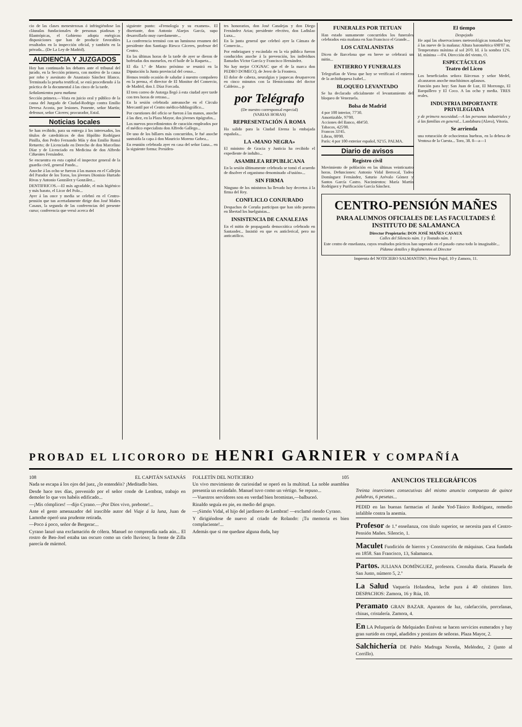cio de las clases menesterosas ó infringiéndose las cláusulas fundacionales de personas piadosas y filantrópicas, el Gobierno adopta enérgicas disposiciones que han de producir favorables resultados en la inspección oficial, y también en la privada... (De La Ley de Madrid).
AUDIENCIA Y JUZGADOS
Hoy han continuado los debates ante el tribunal del jurado, en la Sección primera, con motivo de la causa por robo y asesinato de Anastasio Sánchez Blanco. Terminada la prueba testifical, se está procediendo á la práctica de la documental á las cinco de la tarde.
Señalamientos para mañana
Sección primera.—Vista en juicio oral y público de la causa del Juzgado de Ciudad-Rodrigo contra Emilio Devesa Acosta, por lesiones. Ponente, señor Martín; defensor, señor Cáceres; procurador, Estal.
Noticias locales
Se han recibido, para su entrega á los interesados, los títulos de catedráticos de don Hipólito Rodríguez Pinilla, don Pedro Fernando Más y don Emilio Romá Retuerto; de Licenciado en Derecho de don Marcelino Díaz y de Licenciado en Medicina de don Alfredo Cifuentes Fernández.
Se encuentra en esta capital el inspector general de la guardia civil, general Pando...
Anoche á las ocho se fueron á las manos en el Callejón del Parador de los Toros, los jóvenes Dionisio Hurtado Rivas y Antonio González y González...
DENTIFRICOS.—El más agradable, el más higiénico y más barato, el Licor del Polo...
Ayer á las once y media se celebró en el Centro-pensión que tan acertadamente dirige don José Mañes Casaux, la segunda de las conferencias del presente curso; conferencia que versó acerca del
siguiente punto: «Frenología y su examen». El disertante, don Antonio Alaejos García, supo desarrollarlo muy cuerdamente...
La conferencia terminó con un luminoso resumen del presidente don Santiago Riesco Cáceres, profesor del Centro.
En las últimas horas de la tarde de ayer se dieron de bofetadas dos mozuelos, en el baile de la Raqueta...
El día 1.º de Marzo próximo se reunirá en la Diputación la Junta provincial del censo...
Hemos tenido ocasión de saludar á nuestro compañero en la prensa, el director de El Monitor del Comercio, de Madrid, don J. Díaz Forcada.
El tren correo de Astorga llegó á esta ciudad ayer tarde con tres horas de retraso...
En la sesión celebrada anteanoche en el Círculo Mercantil por el Centro médico-bibliográfico...
Por cuestiones del oficio se fueron á las manos, anoche á las diez, en la Plaza Mayor, dos jóvenes tipógrafos...
Los nuevos procedimientos de curación empleados por el médico especialista don Alfredo Gallego...
De uno de los billares más concurridos, le fué anoche sustraída la capa á don Mauricio Moreno Gobea...
En reunión celebrada ayer en casa del señor Luna... en la siguiente forma: Presiden-
tes honorarios, don José Canalejas y don Diego Fernández Arias; presidente efectivo, don Ladislao Luxa...
En la junta general que celebró ayer la Cámara de Comercio...
Por embriaguez y escándalo en la vía pública fueron conducidos anoche á la prevención, los individuos llamados Víctor García y Francisco Hernández.
No hay mejor COGNAC que el de la marca don PEDRO DOMECQ, de Jerez de la Frontera.
El dolor de cabeza, neuralgias y jaquecas desaparecen en cinco minutos con la Hemicranina del doctor Caldeiro... p
por Telégrafo
(De nuestro corresponsal especial)
(VARIAS HORAS)
REPRESENTACIÓN Á ROMA
Ha salido para la Ciudad Eterna la embajada española...
LA «MANO NEGRA»
El ministro de Gracia y Justicia ha recibido el expediente de indulto...
ASAMBLEA REPUBLICANA
En la sesión últimamente celebrada se tomó el acuerdo de disolver el organismo denominado «Fusión»...
SIN FIRMA
Ninguno de los ministros ha llevado hoy decretos á la firma del Rey.
CONFLICLO CONJURADO
Despachos de Coruña participan que han sido puestos en libertad los huelguistas...
INSISTENCIA DE CANALEJAS
En el mitin de propaganda democrática celebrado en Santander... Insistió en que es anticlerical, pero no anticatólico.
FUNERALES POR TETUAN
Han estado sumamente concurridos los funerales celebrados esta mañana en San Francisco el Grande...
LOS CATALANISTAS
Dicen de Barcelona que en breve se celebrará un mitin...
ENTIERRO Y FUNERALES
Telegrafían de Viena que hoy se verificará el entierro de la archiduquesa Isabel...
BLOQUEO LEVANTADO
Se ha declarado oficialmente el levantamiento del bloqueo de Venezuela.
Bolsa de Madrid
4 por 100 interior, 77'30.
Amortizable, 97'00.
Acciones del Banco, 484'50.
Tabacos, 425'00.
Francos 33'45.
Libras, 00'00.
París: 4 por 100 exterior español, 92'15. PALMA.
Diario de avisos
Registro civil
Movimiento de población en las últimas veinticuatro horas. Defunciones: Antonio Vidal Berrocal, Tadeo Domínguez Fernández, Saturio Arévalo Gómez y Santos García Castro. Nacimientos: María Martín Rodríguez y Purificación García Sánchez.
El tiempo
Despejado
He aquí las observaciones meteorológicas tomadas hoy á las nueve de la mañana: Altura barométrica 698'07 m. Temperatura máxima al sol 26'0. Id. á la sombra 12'6. Id. mínima —0'4. Dirección del viento, O.
ESPECTÁCULOS
Teatro del Liceo
Los beneficiados señora Bárcenas y señor Medel, alcanzaron anoche muchísimos aplausos.
Función para hoy: San Juan de Luz, El Morrongo, El Barquillero y El Coco. A las ocho y media. TRES reales.
INDUSTRIA IMPORTANTE
PRIVILEGIADA
y de primera necesidad.—A las personas industriales y á las familias en general... Landaburu (Alava), Vitoria.
Se arrienda
una roturación de ochocientas huebras, en la dehesa de Ventosa de la Cuesta... Toro, 38. 8—a—1
CENTRO-PENSIÓN MAÑES
PARA ALUMNOS OFICIALES DE LAS FACULTADES É INSTITUTO DE SALAMANCA
Director Propietario: DON JOSÉ MAÑES CASAUX
Calles del Silencio núm. 1 y Tostado núm. 1
Este centro de enseñanza, cuyos resultados prácticos han superado en el pasado curso todo lo imaginable...
Pídanse detalles y Reglamentos al Director
Imprenta del NOTICIERO SALMANTINO, Pérez Pujol, 10 y Zamora, 11.
PROBAD EL LICORORO DE HENRI GARNIER Y COMPAÑÍA
108 EL CAPITÁN SATANÁS
Nada se escapa á los ojos del juez, ¿lo entendéis? ¡Meditadlo bien.
Desde hace tres días, prevenido por el señor conde de Lembrat, trabajo en demoler lo que vos habéis edificado...
—¡Mis cómplices! —dijo Cyrano.—¡Por Dios vivo, preboste!...
Ante el gesto amenazador del irascible autor del Viaje á la luna, Juan de Lamothe operó una prudente retirada.
—Poco á poco, señor de Bergerac...
Cyrano lanzó una exclamación de cólera. Manuel no comprendía nada aún... El rostro de Ben-Joel estaba tan oscuro como un cielo lluvioso; la frente de Zilla parecía de mármol.
FOLLETÍN DEL NOTICIERO 105
Un vivo movimiento de curiosidad se operó en la multitud. La noble asamblea presentía un escándalo. Manuel tuvo como un vértigo. Se repuso...
—Vuestros servidores son en verdad bien bromistas,—balbuceó.
Rinaldo seguía en pie, en medio del grupo.
—¡Simón Vidal, el hijo del jardinero de Lembrat! —exclamó riendo Cyrano.
Y dirigiéndose de nuevo al criado de Rolando: ¡Tu memoria es bien complaciente!...
Además que si me quedase alguna duda, hay
ANUNCIOS TELEGRÁFICOS
Treinta inserciones consecutivas del mismo anuncio compuesto de quince palabras, 6 pesetas...
PEDID en las buenas farmacias el Jarabe Yod-Tánico Rodríguez, remedio infalible contra la anemia.
Profesor de 1.ª enseñanza, con título superior, se necesita para el Centro-Pensión Mañes. Silencio, 1.
Maculet Fundición de hierros y Construcción de máquinas. Casa fundada en 1858. San Francisco, 13, Salamanca.
Partos. JULIANA DOMÍNGUEZ, profesora. Consulta diaria. Plazuela de San Justo, número 5, 2.º
La Salud Vaquería Holandesa, leche pura á 40 céntimos litro. DESPACHOS: Zamora, 16 y Rúa, 10.
Peramato GRAN BAZAR. Aparatos de luz, calefacción, porcelanas, chinas, cristalería. Zamora, 4.
En LA Peluquería de Melquiades Estévez se hacen servicios esmerados y hay gran surtido en crepé, añadidos y postizos de señoras. Plaza Mayor, 2.
Salchichería DE Pablo Madruga Noreña, Meléndez, 2 (junto al Corrillo).